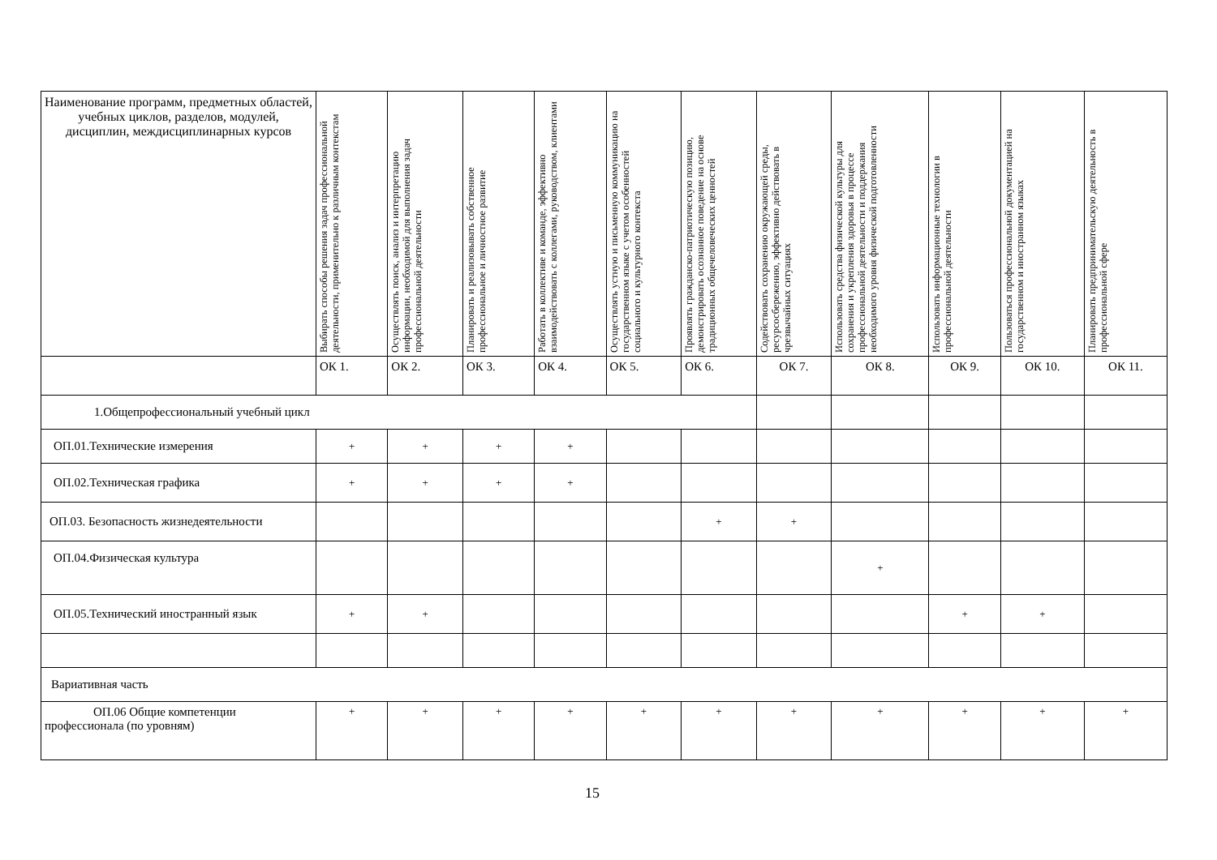| Наименование программ, предметных областей, учебных циклов, разделов, модулей, дисциплин, междисциплинарных курсов | Выбирать способы решения задач профессиональной деятельности, применительно к различным контекстам | Осуществлять поиск, анализ и интерпретацию информации, необходимой для выполнения задач профессиональной деятельности | Планировать и реализовывать собственное профессиональное и личностное развитие | Работать в коллективе и команде, эффективно взаимодействовать с коллегами, руководством, клиентами | Осуществлять устную и письменную коммуникацию на государственном языке с учетом особенностей социального и культурного контекста | Проявлять гражданско-патриотическую позицию, демонстрировать осознанное поведение на основе традиционных общечеловеческих ценностей | Содействовать сохранению окружающей среды, ресурсосбережению, эффективно действовать в чрезвычайных ситуациях | Использовать средства физической культуры для сохранения и укрепления здоровья в процессе профессиональной деятельности и поддержания необходимого уровня физической подготовленности | Использовать информационные технологии в профессиональной деятельности | Пользоваться профессиональной документацией на государственном и иностранном языках | Планировать предпринимательскую деятельность в профессиональной сфере |
| --- | --- | --- | --- | --- | --- | --- | --- | --- | --- | --- | --- |
| | ОК 1. | ОК 2. | ОК 3. | ОК 4. | ОК 5. | ОК 6. | ОК 7. | ОК 8. | ОК 9. | ОК 10. | ОК 11. |
| 1.Общепрофессиональный учебный цикл | | | | | | | | | | | |
| ОП.01.Технические измерения | + | + | + | + | | | | | | | |
| ОП.02.Техническая графика | + | + | + | + | | | | | | | |
| ОП.03. Безопасность жизнедеятельности | | | | | | + | + | | | | |
| ОП.04.Физическая культура | | | | | | | | + | | | |
| ОП.05.Технический иностранный язык | + | + | | | | | | | + | + | |
| Вариативная часть | | | | | | | | | | | |
| ОП.06 Общие компетенции профессионала (по уровням) | + | + | + | + | + | + | + | + | + | + | + |
15